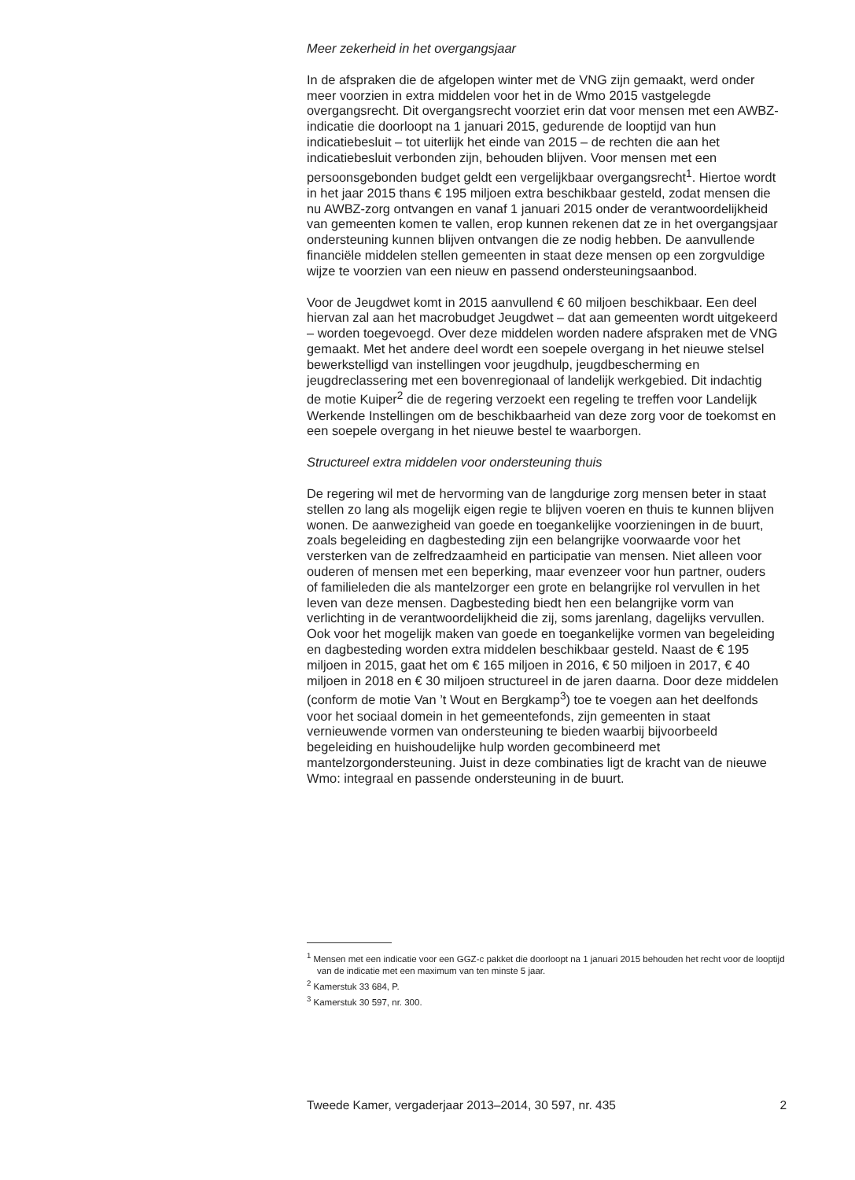Meer zekerheid in het overgangsjaar
In de afspraken die de afgelopen winter met de VNG zijn gemaakt, werd onder meer voorzien in extra middelen voor het in de Wmo 2015 vastgelegde overgangsrecht. Dit overgangsrecht voorziet erin dat voor mensen met een AWBZ-indicatie die doorloopt na 1 januari 2015, gedurende de looptijd van hun indicatiebesluit – tot uiterlijk het einde van 2015 – de rechten die aan het indicatiebesluit verbonden zijn, behouden blijven. Voor mensen met een persoonsgebonden budget geldt een vergelijkbaar overgangsrecht<sup>1</sup>. Hiertoe wordt in het jaar 2015 thans € 195 miljoen extra beschikbaar gesteld, zodat mensen die nu AWBZ-zorg ontvangen en vanaf 1 januari 2015 onder de verantwoordelijkheid van gemeenten komen te vallen, erop kunnen rekenen dat ze in het overgangsjaar ondersteuning kunnen blijven ontvangen die ze nodig hebben. De aanvullende financiële middelen stellen gemeenten in staat deze mensen op een zorgvuldige wijze te voorzien van een nieuw en passend ondersteuningsaanbod.
Voor de Jeugdwet komt in 2015 aanvullend € 60 miljoen beschikbaar. Een deel hiervan zal aan het macrobudget Jeugdwet – dat aan gemeenten wordt uitgekeerd – worden toegevoegd. Over deze middelen worden nadere afspraken met de VNG gemaakt. Met het andere deel wordt een soepele overgang in het nieuwe stelsel bewerkstelligd van instellingen voor jeugdhulp, jeugdbescherming en jeugdreclassering met een bovenregionaal of landelijk werkgebied. Dit indachtig de motie Kuiper<sup>2</sup> die de regering verzoekt een regeling te treffen voor Landelijk Werkende Instellingen om de beschikbaarheid van deze zorg voor de toekomst en een soepele overgang in het nieuwe bestel te waarborgen.
Structureel extra middelen voor ondersteuning thuis
De regering wil met de hervorming van de langdurige zorg mensen beter in staat stellen zo lang als mogelijk eigen regie te blijven voeren en thuis te kunnen blijven wonen. De aanwezigheid van goede en toegankelijke voorzieningen in de buurt, zoals begeleiding en dagbesteding zijn een belangrijke voorwaarde voor het versterken van de zelfredzaamheid en participatie van mensen. Niet alleen voor ouderen of mensen met een beperking, maar evenzeer voor hun partner, ouders of familieleden die als mantelzorger een grote en belangrijke rol vervullen in het leven van deze mensen. Dagbesteding biedt hen een belangrijke vorm van verlichting in de verantwoordelijkheid die zij, soms jarenlang, dagelijks vervullen. Ook voor het mogelijk maken van goede en toegankelijke vormen van begeleiding en dagbesteding worden extra middelen beschikbaar gesteld. Naast de € 195 miljoen in 2015, gaat het om € 165 miljoen in 2016, € 50 miljoen in 2017, € 40 miljoen in 2018 en € 30 miljoen structureel in de jaren daarna. Door deze middelen (conform de motie Van ’t Wout en Bergkamp<sup>3</sup>) toe te voegen aan het deelfonds voor het sociaal domein in het gemeentefonds, zijn gemeenten in staat vernieuwende vormen van ondersteuning te bieden waarbij bijvoorbeeld begeleiding en huishoudelijke hulp worden gecombineerd met mantelzorgondersteuning. Juist in deze combinaties ligt de kracht van de nieuwe Wmo: integraal en passende ondersteuning in de buurt.
<sup>1</sup> Mensen met een indicatie voor een GGZ-c pakket die doorloopt na 1 januari 2015 behouden het recht voor de looptijd van de indicatie met een maximum van ten minste 5 jaar.
<sup>2</sup> Kamerstuk 33 684, P.
<sup>3</sup> Kamerstuk 30 597, nr. 300.
Tweede Kamer, vergaderjaar 2013–2014, 30 597, nr. 435 2